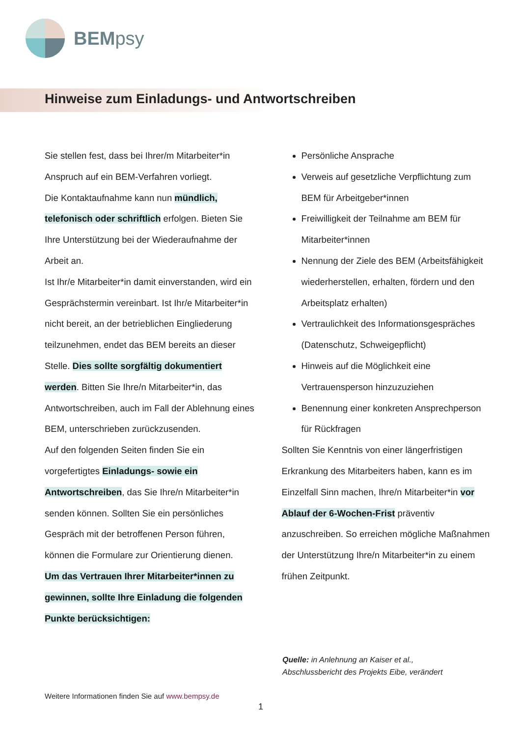BEMpsy
Hinweise zum Einladungs- und Antwortschreiben
Sie stellen fest, dass bei Ihrer/m Mitarbeiter*in Anspruch auf ein BEM-Verfahren vorliegt.
Die Kontaktaufnahme kann nun mündlich, telefonisch oder schriftlich erfolgen. Bieten Sie Ihre Unterstützung bei der Wiederaufnahme der Arbeit an.
Ist Ihr/e Mitarbeiter*in damit einverstanden, wird ein Gesprächstermin vereinbart. Ist Ihr/e Mitarbeiter*in nicht bereit, an der betrieblichen Eingliederung teilzunehmen, endet das BEM bereits an dieser Stelle. Dies sollte sorgfältig dokumentiert werden. Bitten Sie Ihre/n Mitarbeiter*in, das Antwortschreiben, auch im Fall der Ablehnung eines BEM, unterschrieben zurückzusenden.
Auf den folgenden Seiten finden Sie ein vorgefertigtes Einladungs- sowie ein Antwortschreiben, das Sie Ihre/n Mitarbeiter*in senden können. Sollten Sie ein persönliches Gespräch mit der betroffenen Person führen, können die Formulare zur Orientierung dienen.
Um das Vertrauen Ihrer Mitarbeiter*innen zu gewinnen, sollte Ihre Einladung die folgenden Punkte berücksichtigen:
Persönliche Ansprache
Verweis auf gesetzliche Verpflichtung zum BEM für Arbeitgeber*innen
Freiwilligkeit der Teilnahme am BEM für Mitarbeiter*innen
Nennung der Ziele des BEM (Arbeitsfähigkeit wiederherstellen, erhalten, fördern und den Arbeitsplatz erhalten)
Vertraulichkeit des Informationsgespräches (Datenschutz, Schweigepflicht)
Hinweis auf die Möglichkeit eine Vertrauensperson hinzuzuziehen
Benennung einer konkreten Ansprechperson für Rückfragen
Sollten Sie Kenntnis von einer längerfristigen Erkrankung des Mitarbeiters haben, kann es im Einzelfall Sinn machen, Ihre/n Mitarbeiter*in vor Ablauf der 6-Wochen-Frist präventiv anzuschreiben. So erreichen mögliche Maßnahmen der Unterstützung Ihre/n Mitarbeiter*in zu einem frühen Zeitpunkt.
Quelle: in Anlehnung an Kaiser et al.,
Abschlussbericht des Projekts Eibe, verändert
Weitere Informationen finden Sie auf www.bempsy.de
1